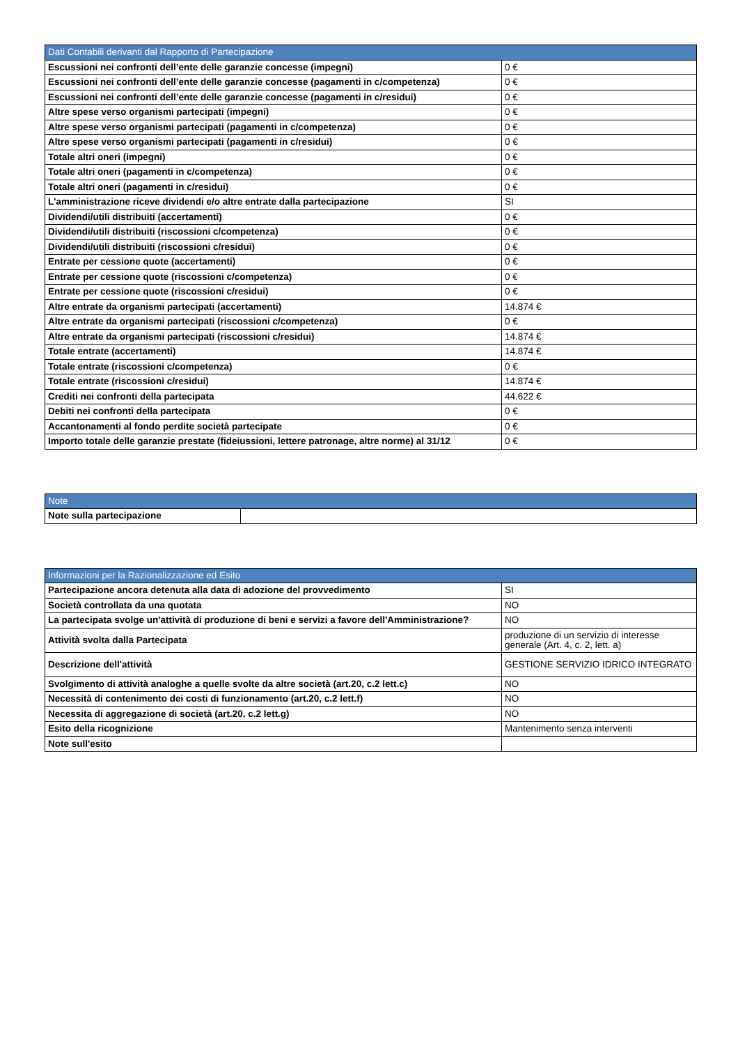| Dati Contabili derivanti dal Rapporto di Partecipazione | |
| --- | --- |
| Escussioni nei confronti dell’ente delle garanzie concesse (impegni) | 0 € |
| Escussioni nei confronti dell’ente delle garanzie concesse (pagamenti in c/competenza) | 0 € |
| Escussioni nei confronti dell’ente delle garanzie concesse (pagamenti in c/residui) | 0 € |
| Altre spese verso organismi partecipati (impegni) | 0 € |
| Altre spese verso organismi partecipati (pagamenti in c/competenza) | 0 € |
| Altre spese verso organismi partecipati (pagamenti in c/residui) | 0 € |
| Totale altri oneri (impegni) | 0 € |
| Totale altri oneri (pagamenti in c/competenza) | 0 € |
| Totale altri oneri (pagamenti in c/residui) | 0 € |
| L'amministrazione riceve dividendi e/o altre entrate dalla partecipazione | SI |
| Dividendi/utili distribuiti (accertamenti) | 0 € |
| Dividendi/utili distribuiti (riscossioni c/competenza) | 0 € |
| Dividendi/utili distribuiti (riscossioni c/residui) | 0 € |
| Entrate per cessione quote (accertamenti) | 0 € |
| Entrate per cessione quote (riscossioni c/competenza) | 0 € |
| Entrate per cessione quote (riscossioni c/residui) | 0 € |
| Altre entrate da organismi partecipati (accertamenti) | 14.874 € |
| Altre entrate da organismi partecipati (riscossioni c/competenza) | 0 € |
| Altre entrate da organismi partecipati (riscossioni c/residui) | 14.874 € |
| Totale entrate (accertamenti) | 14.874 € |
| Totale entrate (riscossioni c/competenza) | 0 € |
| Totale entrate (riscossioni c/residui) | 14.874 € |
| Crediti nei confronti della partecipata | 44.622 € |
| Debiti nei confronti della partecipata | 0 € |
| Accantonamenti al fondo perdite società partecipate | 0 € |
| Importo totale delle garanzie prestate (fideiussioni, lettere patronage, altre norme) al 31/12 | 0 € |
| Note | |
| --- | --- |
| Note sulla partecipazione | |
| Informazioni per la Razionalizzazione ed Esito | |
| --- | --- |
| Partecipazione ancora detenuta alla data di adozione del provvedimento | SI |
| Società controllata da una quotata | NO |
| La partecipata svolge un'attività di produzione di beni e servizi a favore dell'Amministrazione? | NO |
| Attività svolta dalla Partecipata | produzione di un servizio di interesse generale (Art. 4, c. 2, lett. a) |
| Descrizione dell'attività | GESTIONE SERVIZIO IDRICO INTEGRATO |
| Svolgimento di attività analoghe a quelle svolte da altre società (art.20, c.2 lett.c) | NO |
| Necessità di contenimento dei costi di funzionamento (art.20, c.2 lett.f) | NO |
| Necessita di aggregazione di società (art.20, c.2 lett.g) | NO |
| Esito della ricognizione | Mantenimento senza interventi |
| Note sull'esito | |